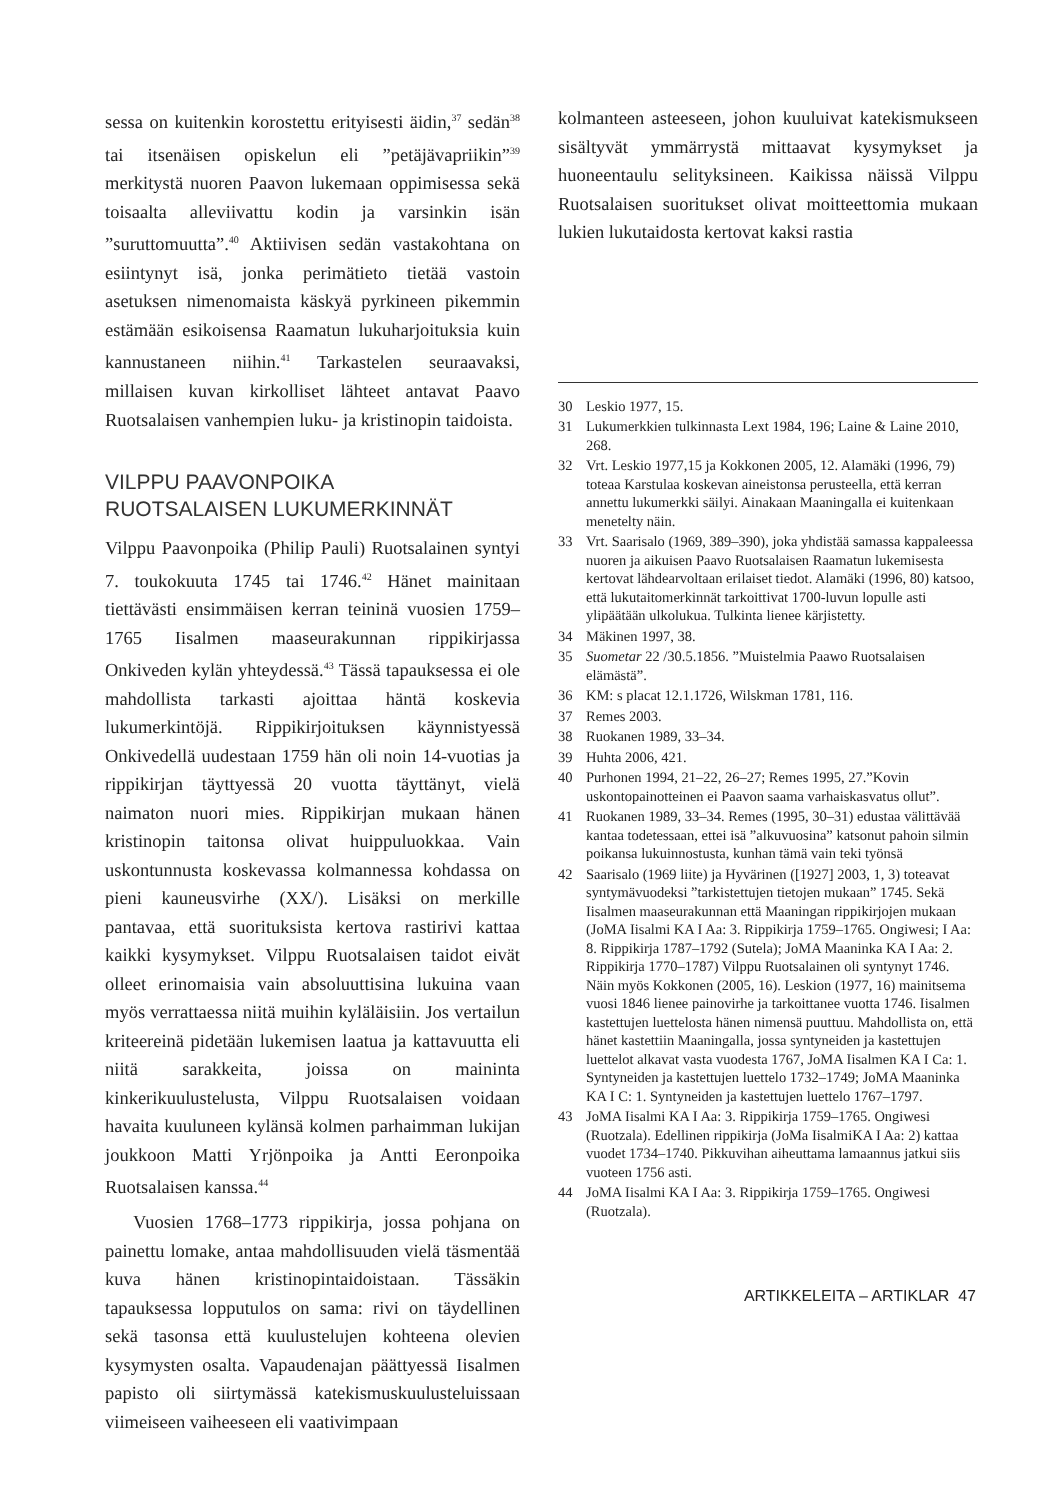sessa on kuitenkin korostettu erityisesti äidin,<sup>37</sup> sedän<sup>38</sup> tai itsenäisen opiskelun eli ”petäjävapriikin”<sup>39</sup> merkitystä nuoren Paavon lukemaan oppimisessa sekä toisaalta alleviivattu kodin ja varsinkin isän ”suruttomuutta”.<sup>40</sup> Aktiivisen sedän vastakohtana on esiintynyt isä, jonka perimätieto tietää vastoin asetuksen nimenomaista käskyä pyrkineen pikemmin estämään esikoisensa Raamatun lukuharjoituksia kuin kannustaneen niihin.<sup>41</sup> Tarkastelen seuraavaksi, millaisen kuvan kirkolliset lähteet antavat Paavo Ruotsalaisen vanhempien luku- ja kristinopin taidoista.
VILPPU PAAVONPOIKA
RUOTSALAISEN LUKUMERKINNÄT
Vilppu Paavonpoika (Philip Pauli) Ruotsalainen syntyi 7. toukokuuta 1745 tai 1746.<sup>42</sup> Hänet mainitaan tiettävästi ensimmäisen kerran teininä vuosien 1759–1765 Iisalmen maaseurakunnan rippikirjassa Onkiveden kylän yhteydessä.<sup>43</sup> Tässä tapauksessa ei ole mahdollista tarkasti ajoittaa häntä koskevia lukumerkintöjä. Rippikirjoituksen käynnistyessä Onkivedellä uudestaan 1759 hän oli noin 14-vuotias ja rippikirjan täyttyessä 20 vuotta täyttänyt, vielä naimaton nuori mies. Rippikirjan mukaan hänen kristinopin taitonsa olivat huippuluokkaa. Vain uskontunnusta koskevassa kolmannessa kohdassa on pieni kauneusvirhe (XX/). Lisäksi on merkille pantavaa, että suorituksista kertova rastirivi kattaa kaikki kysymykset. Vilppu Ruotsalaisen taidot eivät olleet erinomaisia vain absoluuttisina lukuina vaan myös verrattaessa niitä muihin kyläläisiin. Jos vertailun kriteereinä pidetään lukemisen laatua ja kattavuutta eli niitä sarakkeita, joissa on maininta kinkerikuulustelusta, Vilppu Ruotsalaisen voidaan havaita kuuluneen kylänsä kolmen parhaimman lukijan joukkoon Matti Yrjönpoika ja Antti Eeronpoika Ruotsalaisen kanssa.<sup>44</sup>
Vuosien 1768–1773 rippikirja, jossa pohjana on painettu lomake, antaa mahdollisuuden vielä täsmentää kuva hänen kristinopintaidoistaan. Tässäkin tapauksessa lopputulos on sama: rivi on täydellinen sekä tasonsa että kuulustelujen kohteena olevien kysymysten osalta. Vapaudenajan päättyessä Iisalmen papisto oli siirtymässä katekismuskuulusteluissaan viimeiseen vaiheeseen eli vaativimpaan
kolmanteen asteeseen, johon kuuluivat katekismukseen sisältyvät ymmärrystä mittaavat kysymykset ja huoneentaulu selityksineen. Kaikissa näissä Vilppu Ruotsalaisen suoritukset olivat moitteettomia mukaan lukien lukutaidosta kertovat kaksi rastia
30 Leskio 1977, 15.
31 Lukumerkkien tulkinnasta Lext 1984, 196; Laine & Laine 2010, 268.
32 Vrt. Leskio 1977,15 ja Kokkonen 2005, 12. Alamäki (1996, 79) toteaa Karstulaa koskevan aineistonsa perusteella, että kerran annettu lukumerkki säilyi. Ainakaan Maaningalla ei kuitenkaan menetelty näin.
33 Vrt. Saarisalo (1969, 389–390), joka yhdistää samassa kappaleessa nuoren ja aikuisen Paavo Ruotsalaisen Raamatun lukemisesta kertovat lähdearvoltaan erilaiset tiedot. Alamäki (1996, 80) katsoo, että lukutaitomerkinnät tarkoittivat 1700-luvun lopulle asti ylipäätään ulkolukua. Tulkinta lienee kärjistetty.
34 Mäkinen 1997, 38.
35 Suometar 22 /30.5.1856. ”Muistelmia Paawo Ruotsalaisen elämästä”.
36 KM: s placat 12.1.1726, Wilskman 1781, 116.
37 Remes 2003.
38 Ruokanen 1989, 33–34.
39 Huhta 2006, 421.
40 Purhonen 1994, 21–22, 26–27; Remes 1995, 27.”Kovin uskontopainotteinen ei Paavon saama varhaiskasvatus ollut”.
41 Ruokanen 1989, 33–34. Remes (1995, 30–31) edustaa välittävää kantaa todetessaan, ettei isä ”alkuvuosina” katsonut pahoin silmin poikansa lukuinnostusta, kunhan tämä vain teki työnsä
42 Saarisalo (1969 liite) ja Hyvärinen ([1927] 2003, 1, 3) toteavat syntymävuodeksi ”tarkistettujen tietojen mukaan” 1745. Sekä Iisalmen maaseurakunnan että Maaningan rippikirjojen mukaan (JoMA Iisalmi KA I Aa: 3. Rippikirja 1759–1765. Ongiwesi; I Aa: 8. Rippikirja 1787–1792 (Sutela); JoMA Maaninka KA I Aa: 2. Rippikirja 1770–1787) Vilppu Ruotsalainen oli syntynyt 1746. Näin myös Kokkonen (2005, 16). Leskion (1977, 16) mainitsema vuosi 1846 lienee painovirhe ja tarkoittanee vuotta 1746. Iisalmen kastettujen luettelosta hänen nimensä puuttuu. Mahdollista on, että hänet kastettiin Maaningalla, jossa syntyneiden ja kastettujen luettelot alkavat vasta vuodesta 1767, JoMA Iisalmen KA I Ca: 1. Syntyneiden ja kastettujen luettelo 1732–1749; JoMA Maaninka KA I C: 1. Syntyneiden ja kastettujen luettelo 1767–1797.
43 JoMA Iisalmi KA I Aa: 3. Rippikirja 1759–1765. Ongiwesi (Ruotzala). Edellinen rippikirja (JoMa IisalmiKA I Aa: 2) kattaa vuodet 1734–1740. Pikkuvihan aiheuttama lamaannus jatkui siis vuoteen 1756 asti.
44 JoMA Iisalmi KA I Aa: 3. Rippikirja 1759–1765. Ongiwesi (Ruotzala).
ARTIKKELEITA – ARTIKLAR 47